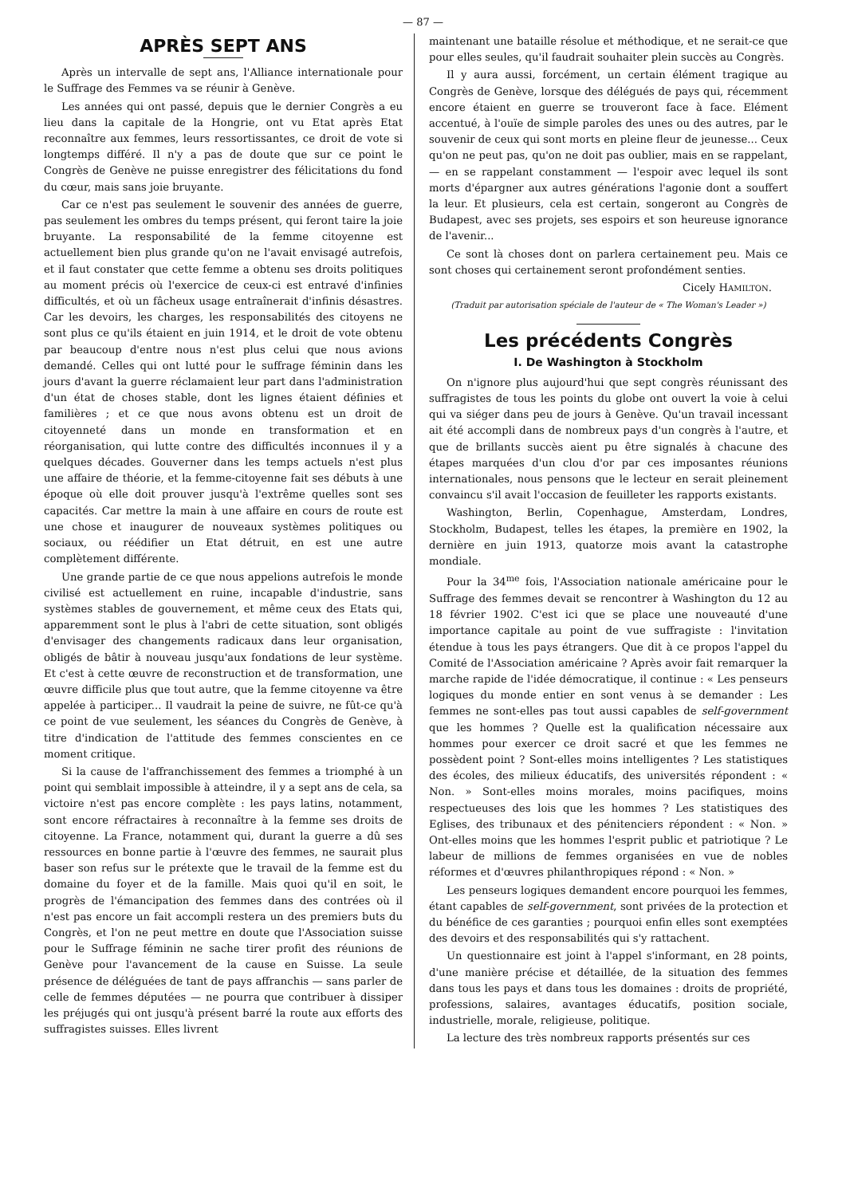— 87 —
APRÈS SEPT ANS
Après un intervalle de sept ans, l'Alliance internationale pour le Suffrage des Femmes va se réunir à Genève.
Les années qui ont passé, depuis que le dernier Congrès a eu lieu dans la capitale de la Hongrie, ont vu Etat après Etat reconnaître aux femmes, leurs ressortissantes, ce droit de vote si longtemps différé. Il n'y a pas de doute que sur ce point le Congrès de Genève ne puisse enregistrer des félicitations du fond du cœur, mais sans joie bruyante.
Car ce n'est pas seulement le souvenir des années de guerre, pas seulement les ombres du temps présent, qui feront taire la joie bruyante. La responsabilité de la femme citoyenne est actuellement bien plus grande qu'on ne l'avait envisagé autrefois, et il faut constater que cette femme a obtenu ses droits politiques au moment précis où l'exercice de ceux-ci est entravé d'infinies difficultés, et où un fâcheux usage entraînerait d'infinis désastres. Car les devoirs, les charges, les responsabilités des citoyens ne sont plus ce qu'ils étaient en juin 1914, et le droit de vote obtenu par beaucoup d'entre nous n'est plus celui que nous avions demandé. Celles qui ont lutté pour le suffrage féminin dans les jours d'avant la guerre réclamaient leur part dans l'administration d'un état de choses stable, dont les lignes étaient définies et familières ; et ce que nous avons obtenu est un droit de citoyenneté dans un monde en transformation et en réorganisation, qui lutte contre des difficultés inconnues il y a quelques décades. Gouverner dans les temps actuels n'est plus une affaire de théorie, et la femme-citoyenne fait ses débuts à une époque où elle doit prouver jusqu'à l'extrême quelles sont ses capacités. Car mettre la main à une affaire en cours de route est une chose et inaugurer de nouveaux systèmes politiques ou sociaux, ou réédifier un Etat détruit, en est une autre complètement différente.
Une grande partie de ce que nous appelions autrefois le monde civilisé est actuellement en ruine, incapable d'industrie, sans systèmes stables de gouvernement, et même ceux des Etats qui, apparemment sont le plus à l'abri de cette situation, sont obligés d'envisager des changements radicaux dans leur organisation, obligés de bâtir à nouveau jusqu'aux fondations de leur système. Et c'est à cette œuvre de reconstruction et de transformation, une œuvre difficile plus que tout autre, que la femme citoyenne va être appelée à participer... Il vaudrait la peine de suivre, ne fût-ce qu'à ce point de vue seulement, les séances du Congrès de Genève, à titre d'indication de l'attitude des femmes conscientes en ce moment critique.
Si la cause de l'affranchissement des femmes a triomphé à un point qui semblait impossible à atteindre, il y a sept ans de cela, sa victoire n'est pas encore complète : les pays latins, notamment, sont encore réfractaires à reconnaître à la femme ses droits de citoyenne. La France, notamment qui, durant la guerre a dû ses ressources en bonne partie à l'œuvre des femmes, ne saurait plus baser son refus sur le prétexte que le travail de la femme est du domaine du foyer et de la famille. Mais quoi qu'il en soit, le progrès de l'émancipation des femmes dans des contrées où il n'est pas encore un fait accompli restera un des premiers buts du Congrès, et l'on ne peut mettre en doute que l'Association suisse pour le Suffrage féminin ne sache tirer profit des réunions de Genève pour l'avancement de la cause en Suisse. La seule présence de déléguées de tant de pays affranchis — sans parler de celle de femmes députées — ne pourra que contribuer à dissiper les préjugés qui ont jusqu'à présent barré la route aux efforts des suffragistes suisses. Elles livrent
maintenant une bataille résolue et méthodique, et ne serait-ce que pour elles seules, qu'il faudrait souhaiter plein succès au Congrès.
Il y aura aussi, forcément, un certain élément tragique au Congrès de Genève, lorsque des délégués de pays qui, récemment encore étaient en guerre se trouveront face à face. Elément accentué, à l'ouïe de simple paroles des unes ou des autres, par le souvenir de ceux qui sont morts en pleine fleur de jeunesse... Ceux qu'on ne peut pas, qu'on ne doit pas oublier, mais en se rappelant, — en se rappelant constamment — l'espoir avec lequel ils sont morts d'épargner aux autres générations l'agonie dont a souffert la leur. Et plusieurs, cela est certain, songeront au Congrès de Budapest, avec ses projets, ses espoirs et son heureuse ignorance de l'avenir...
Ce sont là choses dont on parlera certainement peu. Mais ce sont choses qui certainement seront profondément senties.
Cicely HAMILTON.
(Traduit par autorisation spéciale de l'auteur de « The Woman's Leader »)
Les précédents Congrès
I. De Washington à Stockholm
On n'ignore plus aujourd'hui que sept congrès réunissant des suffragistes de tous les points du globe ont ouvert la voie à celui qui va siéger dans peu de jours à Genève. Qu'un travail incessant ait été accompli dans de nombreux pays d'un congrès à l'autre, et que de brillants succès aient pu être signalés à chacune des étapes marquées d'un clou d'or par ces imposantes réunions internationales, nous pensons que le lecteur en serait pleinement convaincu s'il avait l'occasion de feuilleter les rapports existants.
Washington, Berlin, Copenhague, Amsterdam, Londres, Stockholm, Budapest, telles les étapes, la première en 1902, la dernière en juin 1913, quatorze mois avant la catastrophe mondiale.
Pour la 34<sup>me</sup> fois, l'Association nationale américaine pour le Suffrage des femmes devait se rencontrer à Washington du 12 au 18 février 1902. C'est ici que se place une nouveauté d'une importance capitale au point de vue suffragiste : l'invitation étendue à tous les pays étrangers. Que dit à ce propos l'appel du Comité de l'Association américaine ? Après avoir fait remarquer la marche rapide de l'idée démocratique, il continue : « Les penseurs logiques du monde entier en sont venus à se demander : Les femmes ne sont-elles pas tout aussi capables de self-government que les hommes ? Quelle est la qualification nécessaire aux hommes pour exercer ce droit sacré et que les femmes ne possèdent point ? Sont-elles moins intelligentes ? Les statistiques des écoles, des milieux éducatifs, des universités répondent : « Non. » Sont-elles moins morales, moins pacifiques, moins respectueuses des lois que les hommes ? Les statistiques des Eglises, des tribunaux et des pénitenciers répondent : « Non. » Ont-elles moins que les hommes l'esprit public et patriotique ? Le labeur de millions de femmes organisées en vue de nobles réformes et d'œuvres philanthropiques répond : « Non. »
Les penseurs logiques demandent encore pourquoi les femmes, étant capables de self-government, sont privées de la protection et du bénéfice de ces garanties ; pourquoi enfin elles sont exemptées des devoirs et des responsabilités qui s'y rattachent.
Un questionnaire est joint à l'appel s'informant, en 28 points, d'une manière précise et détaillée, de la situation des femmes dans tous les pays et dans tous les domaines : droits de propriété, professions, salaires, avantages éducatifs, position sociale, industrielle, morale, religieuse, politique.
La lecture des très nombreux rapports présentés sur ces